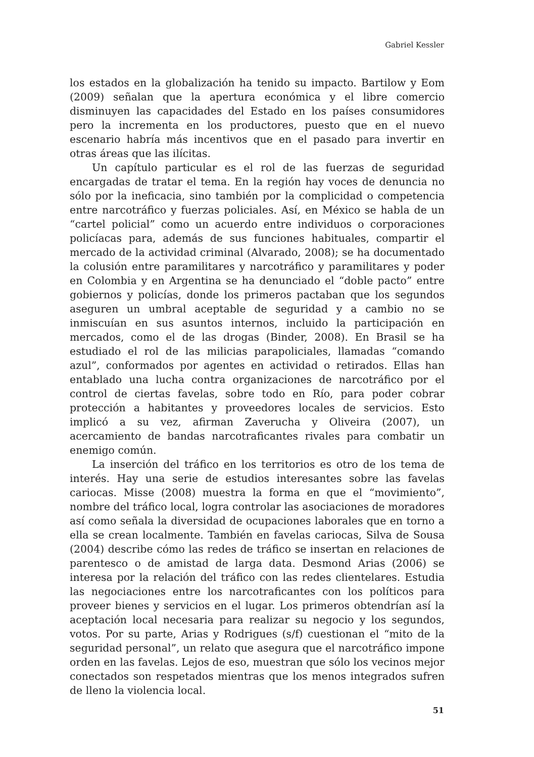Gabriel Kessler
los estados en la globalización ha tenido su impacto. Bartilow y Eom (2009) señalan que la apertura económica y el libre comercio disminuyen las capacidades del Estado en los países consumidores pero la incrementa en los productores, puesto que en el nuevo escenario habría más incentivos que en el pasado para invertir en otras áreas que las ilícitas.
Un capítulo particular es el rol de las fuerzas de seguridad encargadas de tratar el tema. En la región hay voces de denuncia no sólo por la ineficacia, sino también por la complicidad o competencia entre narcotráfico y fuerzas policiales. Así, en México se habla de un “cartel policial” como un acuerdo entre individuos o corporaciones policíacas para, además de sus funciones habituales, compartir el mercado de la actividad criminal (Alvarado, 2008); se ha documentado la colusión entre paramilitares y narcotráfico y paramilitares y poder en Colombia y en Argentina se ha denunciado el “doble pacto” entre gobiernos y policías, donde los primeros pactaban que los segundos aseguren un umbral aceptable de seguridad y a cambio no se inmiscuían en sus asuntos internos, incluido la participación en mercados, como el de las drogas (Binder, 2008). En Brasil se ha estudiado el rol de las milicias parapoliciales, llamadas “comando azul”, conformados por agentes en actividad o retirados. Ellas han entablado una lucha contra organizaciones de narcotráfico por el control de ciertas favelas, sobre todo en Río, para poder cobrar protección a habitantes y proveedores locales de servicios. Esto implicó a su vez, afirman Zaverucha y Oliveira (2007), un acercamiento de bandas narcotraficantes rivales para combatir un enemigo común.
La inserción del tráfico en los territorios es otro de los tema de interés. Hay una serie de estudios interesantes sobre las favelas cariocas. Misse (2008) muestra la forma en que el “movimiento”, nombre del tráfico local, logra controlar las asociaciones de moradores así como señala la diversidad de ocupaciones laborales que en torno a ella se crean localmente. También en favelas cariocas, Silva de Sousa (2004) describe cómo las redes de tráfico se insertan en relaciones de parentesco o de amistad de larga data. Desmond Arias (2006) se interesa por la relación del tráfico con las redes clientelares. Estudia las negociaciones entre los narcotraficantes con los políticos para proveer bienes y servicios en el lugar. Los primeros obtendrían así la aceptación local necesaria para realizar su negocio y los segundos, votos. Por su parte, Arias y Rodrigues (s/f) cuestionan el “mito de la seguridad personal”, un relato que asegura que el narcotráfico impone orden en las favelas. Lejos de eso, muestran que sólo los vecinos mejor conectados son respetados mientras que los menos integrados sufren de lleno la violencia local.
51